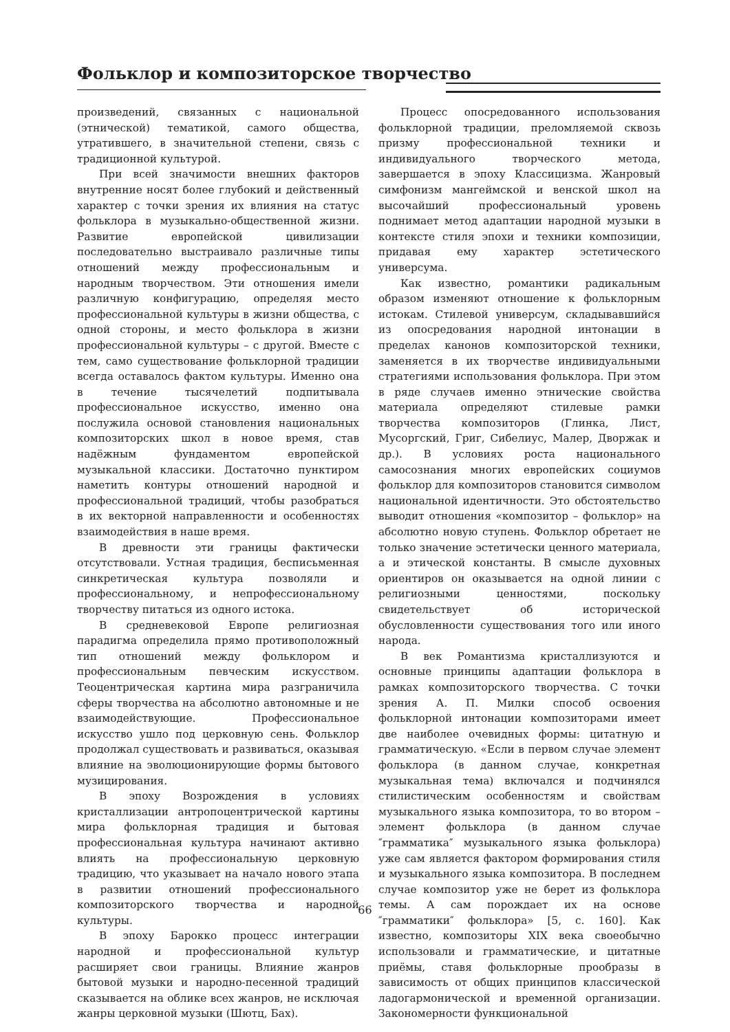Фольклор и композиторское творчество
произведений, связанных с национальной (этнической) тематикой, самого общества, утратившего, в значительной степени, связь с традиционной культурой.
При всей значимости внешних факторов внутренние носят более глубокий и действенный характер с точки зрения их влияния на статус фольклора в музыкально-общественной жизни. Развитие европейской цивилизации последовательно выстраивало различные типы отношений между профессиональным и народным творчеством. Эти отношения имели различную конфигурацию, определяя место профессиональной культуры в жизни общества, с одной стороны, и место фольклора в жизни профессиональной культуры – с другой. Вместе с тем, само существование фольклорной традиции всегда оставалось фактом культуры. Именно она в течение тысячелетий подпитывала профессиональное искусство, именно она послужила основой становления национальных композиторских школ в новое время, став надёжным фундаментом европейской музыкальной классики. Достаточно пунктиром наметить контуры отношений народной и профессиональной традиций, чтобы разобраться в их векторной направленности и особенностях взаимодействия в наше время.
В древности эти границы фактически отсутствовали. Устная традиция, бесписьменная синкретическая культура позволяли и профессиональному, и непрофессиональному творчеству питаться из одного истока.
В средневековой Европе религиозная парадигма определила прямо противоположный тип отношений между фольклором и профессиональным певческим искусством. Теоцентрическая картина мира разграничила сферы творчества на абсолютно автономные и не взаимодействующие. Профессиональное искусство ушло под церковную сень. Фольклор продолжал существовать и развиваться, оказывая влияние на эволюционирующие формы бытового музицирования.
В эпоху Возрождения в условиях кристаллизации антропоцентрической картины мира фольклорная традиция и бытовая профессиональная культура начинают активно влиять на профессиональную церковную традицию, что указывает на начало нового этапа в развитии отношений профессионального композиторского творчества и народной культуры.
В эпоху Барокко процесс интеграции народной и профессиональной культур расширяет свои границы. Влияние жанров бытовой музыки и народно-песенной традиций сказывается на облике всех жанров, не исключая жанры церковной музыки (Шютц, Бах).
Процесс опосредованного использования фольклорной традиции, преломляемой сквозь призму профессиональной техники и индивидуального творческого метода, завершается в эпоху Классицизма. Жанровый симфонизм мангеймской и венской школ на высочайший профессиональный уровень поднимает метод адаптации народной музыки в контексте стиля эпохи и техники композиции, придавая ему характер эстетического универсума.
Как известно, романтики радикальным образом изменяют отношение к фольклорным истокам. Стилевой универсум, складывавшийся из опосредования народной интонации в пределах канонов композиторской техники, заменяется в их творчестве индивидуальными стратегиями использования фольклора. При этом в ряде случаев именно этнические свойства материала определяют стилевые рамки творчества композиторов (Глинка, Лист, Мусоргский, Григ, Сибелиус, Малер, Дворжак и др.). В условиях роста национального самосознания многих европейских социумов фольклор для композиторов становится символом национальной идентичности. Это обстоятельство выводит отношения «композитор – фольклор» на абсолютно новую ступень. Фольклор обретает не только значение эстетически ценного материала, а и этической константы. В смысле духовных ориентиров он оказывается на одной линии с религиозными ценностями, поскольку свидетельствует об исторической обусловленности существования того или иного народа.
В век Романтизма кристаллизуются и основные принципы адаптации фольклора в рамках композиторского творчества. С точки зрения А. П. Милки способ освоения фольклорной интонации композиторами имеет две наиболее очевидных формы: цитатную и грамматическую. «Если в первом случае элемент фольклора (в данном случае, конкретная музыкальная тема) включался и подчинялся стилистическим особенностям и свойствам музыкального языка композитора, то во втором – элемент фольклора (в данном случае ″грамматика″ музыкального языка фольклора) уже сам является фактором формирования стиля и музыкального языка композитора. В последнем случае композитор уже не берет из фольклора темы. А сам порождает их на основе ″грамматики″ фольклора» [5, с. 160]. Как известно, композиторы XIX века своеобычно использовали и грамматические, и цитатные приёмы, ставя фольклорные прообразы в зависимость от общих принципов классической ладогармонической и временной организации. Закономерности функциональной
66